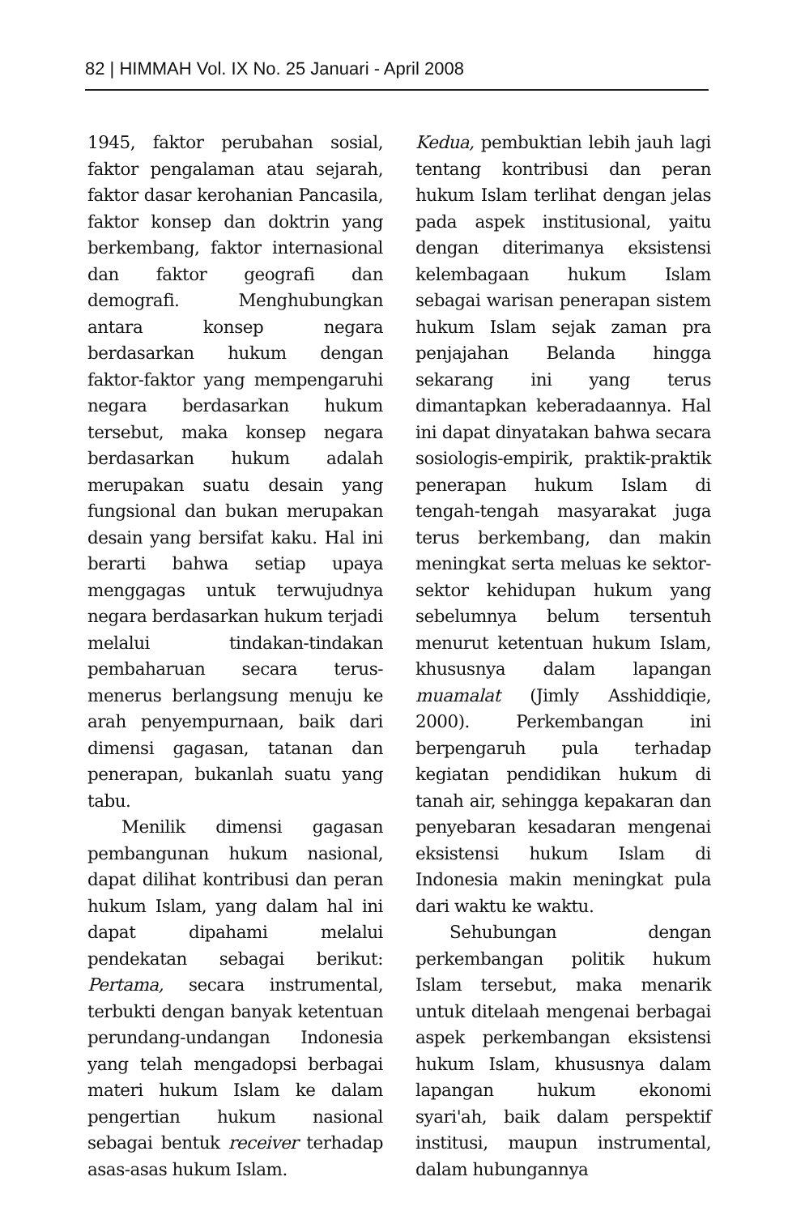82 | HIMMAH Vol. IX No. 25 Januari - April 2008
1945, faktor perubahan sosial, faktor pengalaman atau sejarah, faktor dasar kerohanian Pancasila, faktor konsep dan doktrin yang berkembang, faktor internasional dan faktor geografi dan demografi. Menghubungkan antara konsep negara berdasarkan hukum dengan faktor-faktor yang mempengaruhi negara berdasarkan hukum tersebut, maka konsep negara berdasarkan hukum adalah merupakan suatu desain yang fungsional dan bukan merupakan desain yang bersifat kaku. Hal ini berarti bahwa setiap upaya menggagas untuk terwujudnya negara berdasarkan hukum terjadi melalui tindakan-tindakan pembaharuan secara terus-menerus berlangsung menuju ke arah penyempurnaan, baik dari dimensi gagasan, tatanan dan penerapan, bukanlah suatu yang tabu.
Menilik dimensi gagasan pembangunan hukum nasional, dapat dilihat kontribusi dan peran hukum Islam, yang dalam hal ini dapat dipahami melalui pendekatan sebagai berikut: Pertama, secara instrumental, terbukti dengan banyak ketentuan perundang-undangan Indonesia yang telah mengadopsi berbagai materi hukum Islam ke dalam pengertian hukum nasional sebagai bentuk receiver terhadap asas-asas hukum Islam.
Kedua, pembuktian lebih jauh lagi tentang kontribusi dan peran hukum Islam terlihat dengan jelas pada aspek institusional, yaitu dengan diterimanya eksistensi kelembagaan hukum Islam sebagai warisan penerapan sistem hukum Islam sejak zaman pra penjajahan Belanda hingga sekarang ini yang terus dimantapkan keberadaannya. Hal ini dapat dinyatakan bahwa secara sosiologis-empirik, praktik-praktik penerapan hukum Islam di tengah-tengah masyarakat juga terus berkembang, dan makin meningkat serta meluas ke sektor-sektor kehidupan hukum yang sebelumnya belum tersentuh menurut ketentuan hukum Islam, khususnya dalam lapangan muamalat (Jimly Asshiddiqie, 2000). Perkembangan ini berpengaruh pula terhadap kegiatan pendidikan hukum di tanah air, sehingga kepakaran dan penyebaran kesadaran mengenai eksistensi hukum Islam di Indonesia makin meningkat pula dari waktu ke waktu.
Sehubungan dengan perkembangan politik hukum Islam tersebut, maka menarik untuk ditelaah mengenai berbagai aspek perkembangan eksistensi hukum Islam, khususnya dalam lapangan hukum ekonomi syari'ah, baik dalam perspektif institusi, maupun instrumental, dalam hubungannya